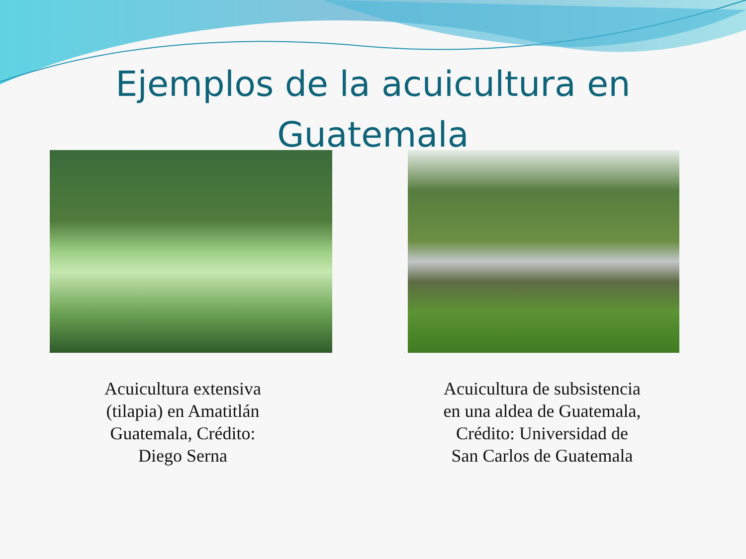Ejemplos de la acuicultura en
Guatemala
Acuicultura extensiva (tilapia) en Amatitlán Guatemala, Crédito: Diego Serna
Acuicultura de subsistencia en una aldea de Guatemala, Crédito: Universidad de San Carlos de Guatemala